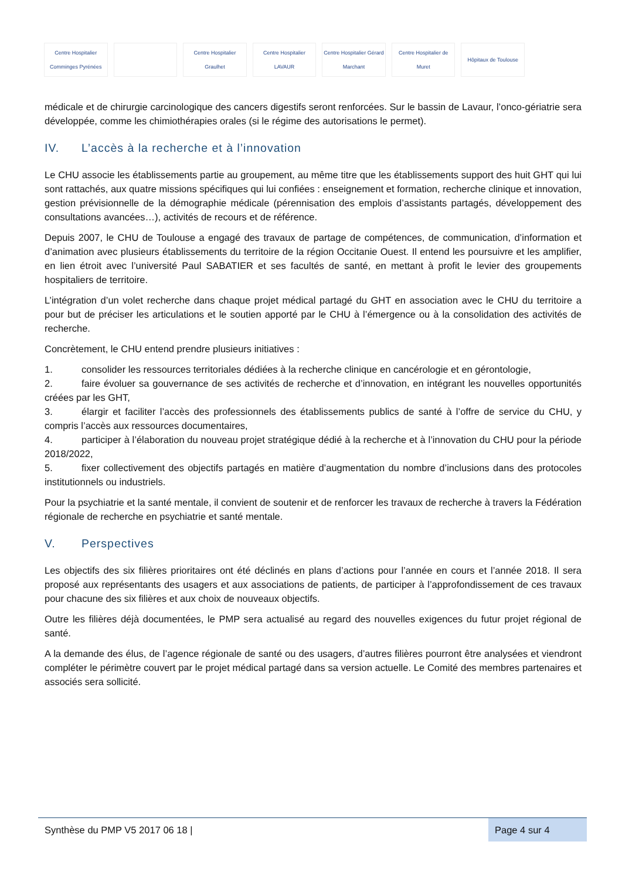Centre Hospitalier Comminges Pyrénées
Centre Hospitalier Graulhet Centre Hospitalier LAVAUR
Centre Hospitalier Gérard Marchant
Centre Hospitalier de Muret Hôpitaux de Toulouse
médicale et de chirurgie carcinologique des cancers digestifs seront renforcées. Sur le bassin de Lavaur, l’onco-gériatrie sera développée, comme les chimiothérapies orales (si le régime des autorisations le permet).
IV. L’accès à la recherche et à l’innovation
Le CHU associe les établissements partie au groupement, au même titre que les établissements support des huit GHT qui lui sont rattachés, aux quatre missions spécifiques qui lui confiées : enseignement et formation, recherche clinique et innovation, gestion prévisionnelle de la démographie médicale (pérennisation des emplois d’assistants partagés, développement des consultations avancées…), activités de recours et de référence.
Depuis 2007, le CHU de Toulouse a engagé des travaux de partage de compétences, de communication, d’information et d’animation avec plusieurs établissements du territoire de la région Occitanie Ouest. Il entend les poursuivre et les amplifier, en lien étroit avec l’université Paul SABATIER et ses facultés de santé, en mettant à profit le levier des groupements hospitaliers de territoire.
L’intégration d’un volet recherche dans chaque projet médical partagé du GHT en association avec le CHU du territoire a pour but de préciser les articulations et le soutien apporté par le CHU à l’émergence ou à la consolidation des activités de recherche.
Concrètement, le CHU entend prendre plusieurs initiatives :
1. consolider les ressources territoriales dédiées à la recherche clinique en cancérologie et en gérontologie,
2. faire évoluer sa gouvernance de ses activités de recherche et d’innovation, en intégrant les nouvelles opportunités créées par les GHT,
3. élargir et faciliter l’accès des professionnels des établissements publics de santé à l’offre de service du CHU, y compris l’accès aux ressources documentaires,
4. participer à l’élaboration du nouveau projet stratégique dédié à la recherche et à l’innovation du CHU pour la période 2018/2022,
5. fixer collectivement des objectifs partagés en matière d’augmentation du nombre d’inclusions dans des protocoles institutionnels ou industriels.
Pour la psychiatrie et la santé mentale, il convient de soutenir et de renforcer les travaux de recherche à travers la Fédération régionale de recherche en psychiatrie et santé mentale.
V. Perspectives
Les objectifs des six filières prioritaires ont été déclinés en plans d’actions pour l’année en cours et l’année 2018. Il sera proposé aux représentants des usagers et aux associations de patients, de participer à l’approfondissement de ces travaux pour chacune des six filières et aux choix de nouveaux objectifs.
Outre les filières déjà documentées, le PMP sera actualisé au regard des nouvelles exigences du futur projet régional de santé.
A la demande des élus, de l’agence régionale de santé ou des usagers, d’autres filières pourront être analysées et viendront compléter le périmètre couvert par le projet médical partagé dans sa version actuelle. Le Comité des membres partenaires et associés sera sollicité.
Synthèse du PMP V5 2017 06 18 |
Page 4 sur 4